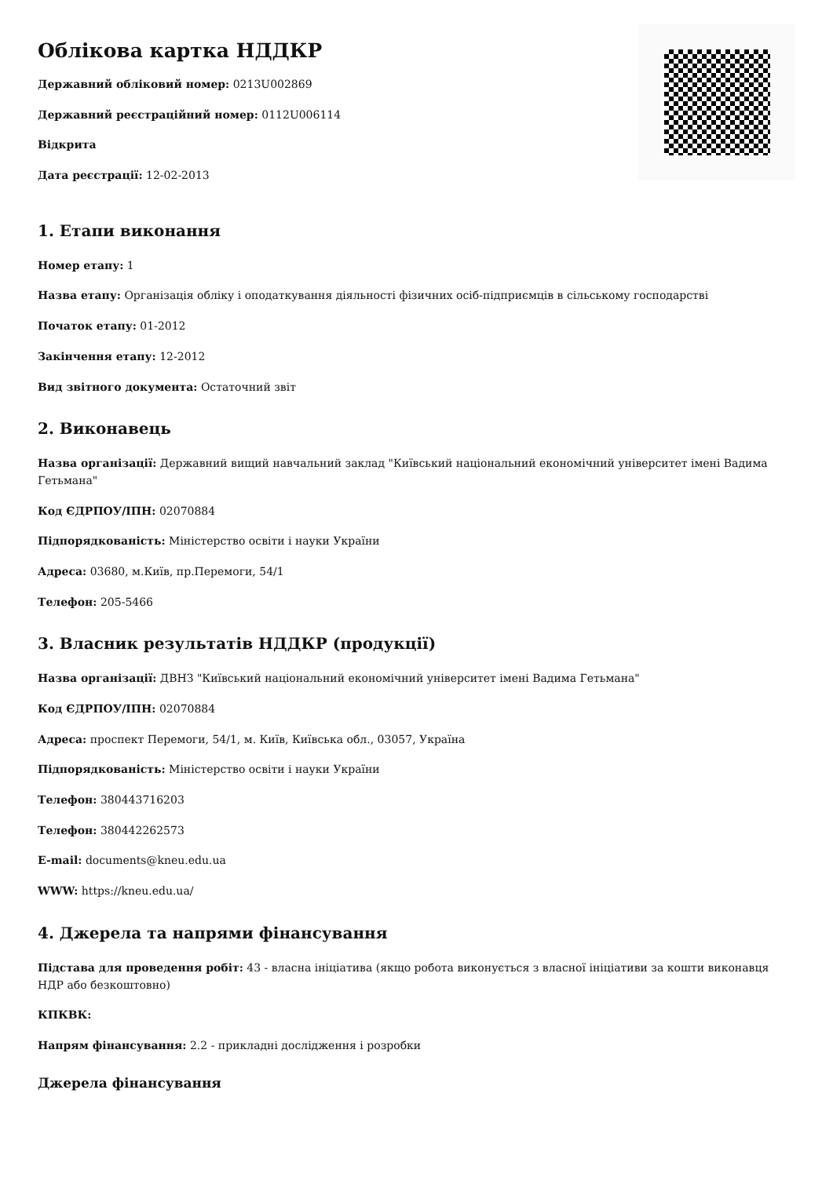Облікова картка НДДКР
Державний обліковий номер: 0213U002869
Державний реєстраційний номер: 0112U006114
Відкрита
Дата реєстрації: 12-02-2013
1. Етапи виконання
Номер етапу: 1
Назва етапу: Організація обліку і оподаткування діяльності фізичних осіб-підприємців в сільському господарстві
Початок етапу: 01-2012
Закінчення етапу: 12-2012
Вид звітного документа: Остаточний звіт
2. Виконавець
Назва організації: Державний вищий навчальний заклад "Київський національний економічний університет імені Вадима Гетьмана"
Код ЄДРПОУ/ІПН: 02070884
Підпорядкованість: Міністерство освіти і науки України
Адреса: 03680, м.Київ, пр.Перемоги, 54/1
Телефон: 205-5466
3. Власник результатів НДДКР (продукції)
Назва організації: ДВНЗ "Київський національний економічний університет імені Вадима Гетьмана"
Код ЄДРПОУ/ІПН: 02070884
Адреса: проспект Перемоги, 54/1, м. Київ, Київська обл., 03057, Україна
Підпорядкованість: Міністерство освіти і науки України
Телефон: 380443716203
Телефон: 380442262573
E-mail: documents@kneu.edu.ua
WWW: https://kneu.edu.ua/
4. Джерела та напрями фінансування
Підстава для проведення робіт: 43 - власна ініціатива (якщо робота виконується з власної ініціативи за кошти виконавця НДР або безкоштовно)
КПКВК:
Напрям фінансування: 2.2 - прикладні дослідження і розробки
Джерела фінансування